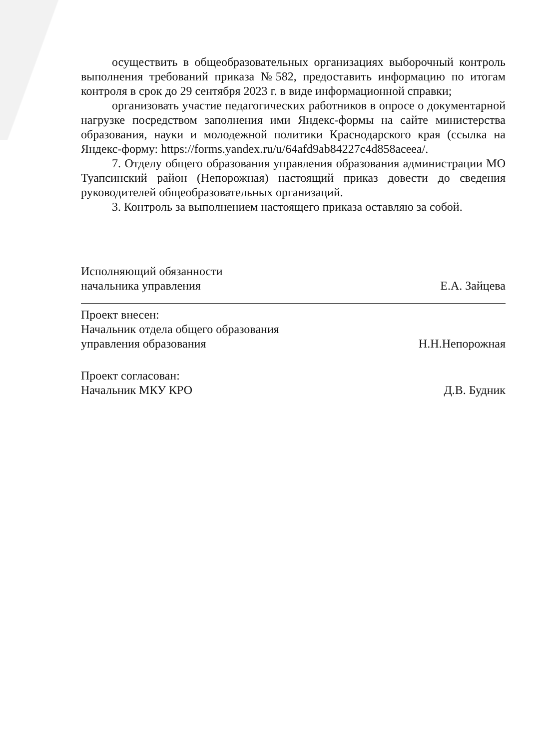осуществить в общеобразовательных организациях выборочный контроль выполнения требований приказа №582, предоставить информацию по итогам контроля в срок до 29 сентября 2023 г. в виде информационной справки;
организовать участие педагогических работников в опросе о документарной нагрузке посредством заполнения ими Яндекс-формы на сайте министерства образования, науки и молодежной политики Краснодарского края (ссылка на Яндекс-форму: https://forms.yandex.ru/u/64afd9ab84227c4d858aceea/.
7. Отделу общего образования управления образования администрации МО Туапсинский район (Непорожная) настоящий приказ довести до сведения руководителей общеобразовательных организаций.
3. Контроль за выполнением настоящего приказа оставляю за собой.
Исполняющий обязанности
начальника управления
Е.А. Зайцева
Проект внесен:
Начальник отдела общего образования
управления образования
Н.Н.Непорожная
Проект согласован:
Начальник МКУ КРО
Д.В. Будник